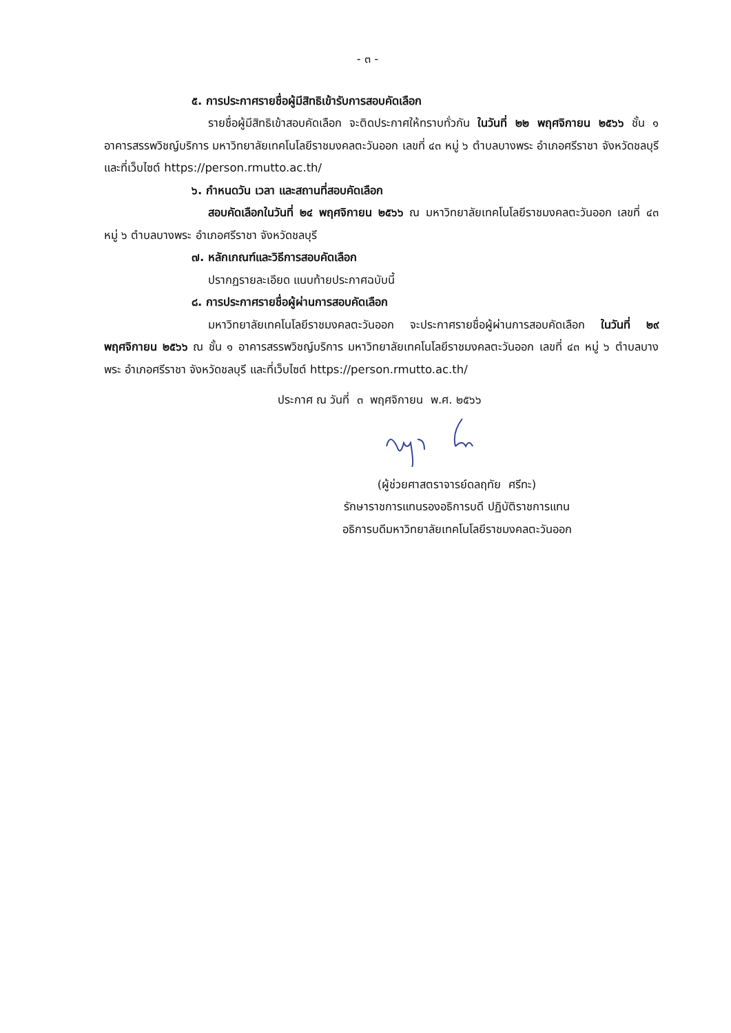- ๓ -
๕. การประกาศรายชื่อผู้มีสิทธิเข้ารับการสอบคัดเลือก
รายชื่อผู้มีสิทธิเข้าสอบคัดเลือก จะติดประกาศให้ทราบทั่วกัน ในวันที่ ๒๒ พฤศจิกายน ๒๕๖๖ ชั้น ๑ อาคารสรรพวิชญ์บริการ มหาวิทยาลัยเทคโนโลยีราชมงคลตะวันออก เลขที่ ๔๓ หมู่ ๖ ตำบลบางพระ อำเภอศรีราชา จังหวัดชลบุรี และที่เว็บไซต์ https://person.rmutto.ac.th/
๖. กำหนดวัน เวลา และสถานที่สอบคัดเลือก
สอบคัดเลือกในวันที่ ๒๔ พฤศจิกายน ๒๕๖๖ ณ มหาวิทยาลัยเทคโนโลยีราชมงคลตะวันออก เลขที่ ๔๓ หมู่ ๖ ตำบลบางพระ อำเภอศรีราชา จังหวัดชลบุรี
๗. หลักเกณฑ์และวิธีการสอบคัดเลือก
ปรากฏรายละเอียด แนบท้ายประกาศฉบับนี้
๘. การประกาศรายชื่อผู้ผ่านการสอบคัดเลือก
มหาวิทยาลัยเทคโนโลยีราชมงคลตะวันออก จะประกาศรายชื่อผู้ผ่านการสอบคัดเลือก ในวันที่ ๒๙ พฤศจิกายน ๒๕๖๖ ณ ชั้น ๑ อาคารสรรพวิชญ์บริการ มหาวิทยาลัยเทคโนโลยีราชมงคลตะวันออก เลขที่ ๔๓ หมู่ ๖ ตำบลบางพระ อำเภอศรีราชา จังหวัดชลบุรี และที่เว็บไซต์ https://person.rmutto.ac.th/
ประกาศ ณ วันที่ ๓ พฤศจิกายน พ.ศ. ๒๕๖๖
(ผู้ช่วยศาสตราจารย์ดลฤทัย ศรีทะ)
รักษาราชการแทนรองอธิการบดี ปฏิบัติราชการแทน
อธิการบดีมหาวิทยาลัยเทคโนโลยีราชมงคลตะวันออก